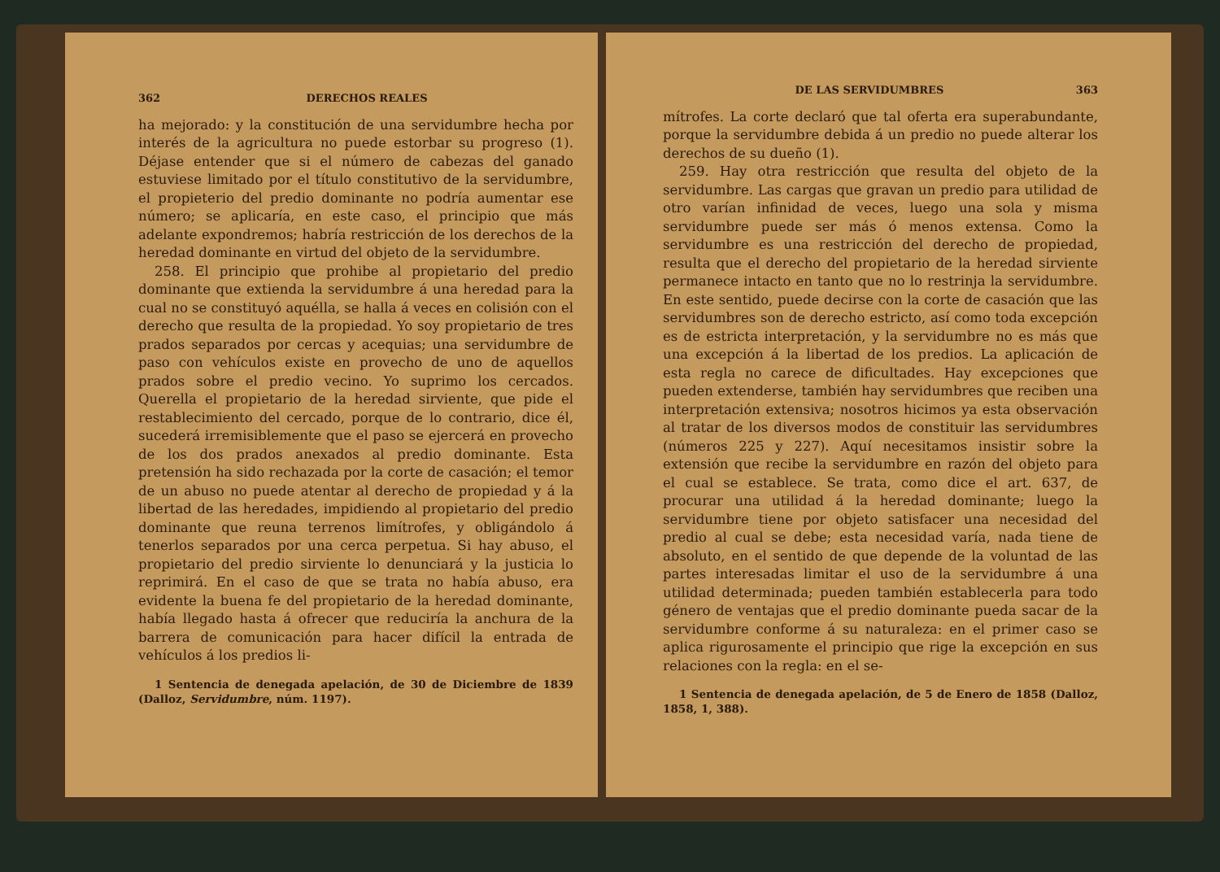362 DERECHOS REALES
ha mejorado: y la constitución de una servidumbre hecha por interés de la agricultura no puede estorbar su progreso (1). Déjase entender que si el número de cabezas del ganado estuviese limitado por el título constitutivo de la servidumbre, el propieterio del predio dominante no podría aumentar ese número; se aplicaría, en este caso, el principio que más adelante expondremos; habría restricción de los derechos de la heredad dominante en virtud del objeto de la servidumbre.
258. El principio que prohibe al propietario del predio dominante que extienda la servidumbre á una heredad para la cual no se constituyó aquélla, se halla á veces en colisión con el derecho que resulta de la propiedad. Yo soy propietario de tres prados separados por cercas y acequias; una servidumbre de paso con vehículos existe en provecho de uno de aquellos prados sobre el predio vecino. Yo suprimo los cercados. Querella el propietario de la heredad sirviente, que pide el restablecimiento del cercado, porque de lo contrario, dice él, sucederá irremisiblemente que el paso se ejercerá en provecho de los dos prados anexados al predio dominante. Esta pretensión ha sido rechazada por la corte de casación; el temor de un abuso no puede atentar al derecho de propiedad y á la libertad de las heredades, impidiendo al propietario del predio dominante que reuna terrenos limítrofes, y obligándolo á tenerlos separados por una cerca perpetua. Si hay abuso, el propietario del predio sirviente lo denunciará y la justicia lo reprimirá. En el caso de que se trata no había abuso, era evidente la buena fe del propietario de la heredad dominante, había llegado hasta á ofrecer que reduciría la anchura de la barrera de comunicación para hacer difícil la entrada de vehículos á los predios li-
1 Sentencia de denegada apelación, de 30 de Diciembre de 1839 (Dalloz, Servidumbre, núm. 1197).
DE LAS SERVIDUMBRES 363
mítrofes. La corte declaró que tal oferta era superabundante, porque la servidumbre debida á un predio no puede alterar los derechos de su dueño (1).
259. Hay otra restricción que resulta del objeto de la servidumbre. Las cargas que gravan un predio para utilidad de otro varían infinidad de veces, luego una sola y misma servidumbre puede ser más ó menos extensa. Como la servidumbre es una restricción del derecho de propiedad, resulta que el derecho del propietario de la heredad sirviente permanece intacto en tanto que no lo restrinja la servidumbre. En este sentido, puede decirse con la corte de casación que las servidumbres son de derecho estricto, así como toda excepción es de estricta interpretación, y la servidumbre no es más que una excepción á la libertad de los predios. La aplicación de esta regla no carece de dificultades. Hay excepciones que pueden extenderse, también hay servidumbres que reciben una interpretación extensiva; nosotros hicimos ya esta observación al tratar de los diversos modos de constituir las servidumbres (números 225 y 227). Aquí necesitamos insistir sobre la extensión que recibe la servidumbre en razón del objeto para el cual se establece. Se trata, como dice el art. 637, de procurar una utilidad á la heredad dominante; luego la servidumbre tiene por objeto satisfacer una necesidad del predio al cual se debe; esta necesidad varía, nada tiene de absoluto, en el sentido de que depende de la voluntad de las partes interesadas limitar el uso de la servidumbre á una utilidad determinada; pueden también establecerla para todo género de ventajas que el predio dominante pueda sacar de la servidumbre conforme á su naturaleza: en el primer caso se aplica rigurosamente el principio que rige la excepción en sus relaciones con la regla: en el se-
1 Sentencia de denegada apelación, de 5 de Enero de 1858 (Dalloz, 1858, 1, 388).